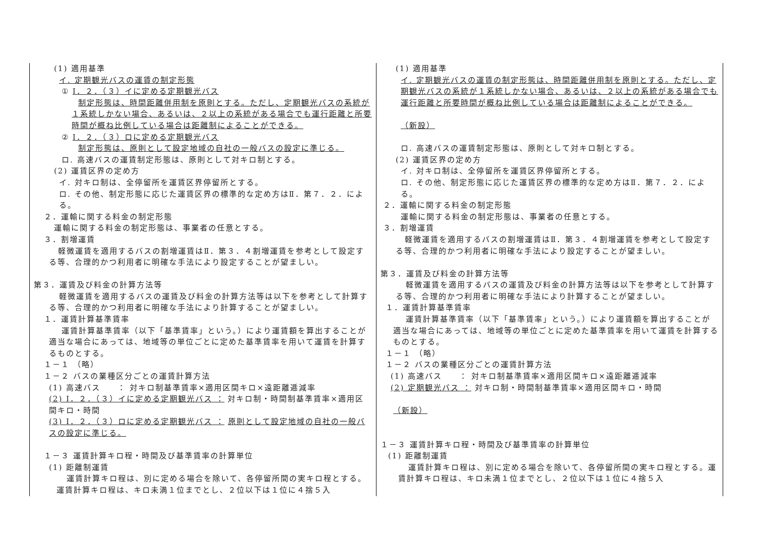| (1) 適用基準 イ. 定期観光バスの運賃の制定形態 ① Ⅰ．２．（３）イに定める定期観光バス 制定形態は、時間距離併用制を原則とする。ただし、定期観光バスの系統が１系統しかない場合、あるいは、２以上の系統がある場合でも運行距離と所要時間が概ね比例している場合は距離制によることができる。 ② Ⅰ．２．（３）ロに定める定期観光バス 制定形態は、原則として設定地域の自社の一般バスの設定に準じる。 ロ. 高速バスの運賃制定形態は、原則として対キロ制とする。 (2) 運賃区界の定め方 イ. 対キロ制は、全停留所を運賃区界停留所とする。 ロ. その他、制定形態に応じた運賃区界の標準的な定め方はⅡ．第７．２．による。 ２．運輸に関する料金の制定形態 運輸に関する料金の制定形態は、事業者の任意とする。 ３．割増運賃 軽微運賃を適用するバスの割増運賃はⅡ．第３．４割増運賃を参考として設定する等、合理的かつ利用者に明確な手法により設定することが望ましい。 第３．運賃及び料金の計算方法等 軽微運賃を適用するバスの運賃及び料金の計算方法等は以下を参考として計算する等、合理的かつ利用者に明確な手法により計算することが望ましい。 １．運賃計算基準賃率 運賃計算基準賃率（以下「基準賃率」という。）により運賃額を算出することが適当な場合にあっては、地域等の単位ごとに定めた基準賃率を用いて運賃を計算するものとする。 １－１ （略） １－２ バスの業種区分ごとの運賃計算方法 (1) 高速バス ： 対キロ制基準賃率×適用区間キロ×遠距離逓減率 (2) Ⅰ．２．（３）イに定める定期観光バス ： 対キロ制・時間制基準賃率×適用区間キロ・時間 (3) Ⅰ．２．（３）ロに定める定期観光バス ： 原則として設定地域の自社の一般バスの設定に準じる。 １－３ 運賃計算キロ程・時間及び基準賃率の計算単位 (1) 距離制運賃 運賃計算キロ程は、別に定める場合を除いて、各停留所間の実キロ程とする。運賃計算キロ程は、キロ未満１位までとし、２位以下は１位に４捨５入 | (1) 適用基準 イ. 定期観光バスの運賃の制定形態は、時間距離併用制を原則とする。ただし、定期観光バスの系統が１系統しかない場合、あるいは、２以上の系統がある場合でも運行距離と所要時間が概ね比例している場合は距離制によることができる。 （新設） ロ. 高速バスの運賃制定形態は、原則として対キロ制とする。 (2) 運賃区界の定め方 イ. 対キロ制は、全停留所を運賃区界停留所とする。 ロ. その他、制定形態に応じた運賃区界の標準的な定め方はⅡ．第７．２．による。 ２．運輸に関する料金の制定形態 運輸に関する料金の制定形態は、事業者の任意とする。 ３．割増運賃 軽微運賃を適用するバスの割増運賃はⅡ．第３．４割増運賃を参考として設定する等、合理的かつ利用者に明確な手法により設定することが望ましい。 第３．運賃及び料金の計算方法等 軽微運賃を適用するバスの運賃及び料金の計算方法等は以下を参考として計算する等、合理的かつ利用者に明確な手法により計算することが望ましい。 １．運賃計算基準賃率 運賃計算基準賃率（以下「基準賃率」という。）により運賃額を算出することが適当な場合にあっては、地域等の単位ごとに定めた基準賃率を用いて運賃を計算するものとする。 １－１ （略） １－２ バスの業種区分ごとの運賃計算方法 (1) 高速バス ： 対キロ制基準賃率×適用区間キロ×遠距離逓減率 (2) 定期観光バス ： 対キロ制・時間制基準賃率×適用区間キロ・時間 （新設） １－３ 運賃計算キロ程・時間及び基準賃率の計算単位 (1) 距離制運賃 運賃計算キロ程は、別に定める場合を除いて、各停留所間の実キロ程とする。運賃計算キロ程は、キロ未満１位までとし、２位以下は１位に４捨５入 |